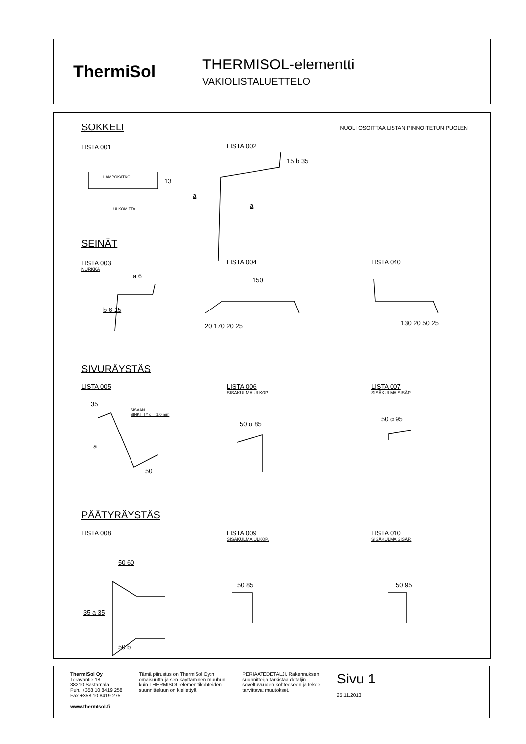ThermiSol
THERMISOL-elementti
VAKIOLISTALUETTELO
SOKKELI
NUOLI OSOITTAA LISTAN PINNOITETUN PUOLEN
LISTA 001
LÄMPÖKATKO
a
ULKOMITTA
13
LISTA 002
a
15 b 35
SEINÄT
LISTA 003
NURKKA
a 6
b 6 15
LISTA 004
150
20 170 20 25
LISTA 040
130 20 50 25
SIVURÄYSTÄS
LISTA 005
35
SISÄÄN
SINKITTY d = 1,0 mm
a
50
LISTA 006
SISÄKULMA ULKOP.
50 α 85
LISTA 007
SISÄKULMA SISÄP.
50 α 95
PÄÄTYRÄYSTÄS
LISTA 008
50 60
35 a 35
50 b
LISTA 009
SISÄKULMA ULKOP.
50 85
LISTA 010
SISÄKULMA SISÄP.
50 95
ThermISol Oy
Toravantie 18
38210 Sastamala
Puh. +358 10 8419 258
Fax +358 10 8419 275
www.thermIsol.fi
Tämä piirustus on ThermiSol Oy:n
omaisuutta ja sen käyttäminen muuhun
kuin THERMISOL-elementtikohteiden
suunnitteluun on kiellettyä.
PERIAATEDETALJI. Rakennuksen
suunnittelija tarkistaa detaljin
soveltuvuuden kohteeseen ja tekee
tarvittavat muutokset.
Sivu 1
25.11.2013